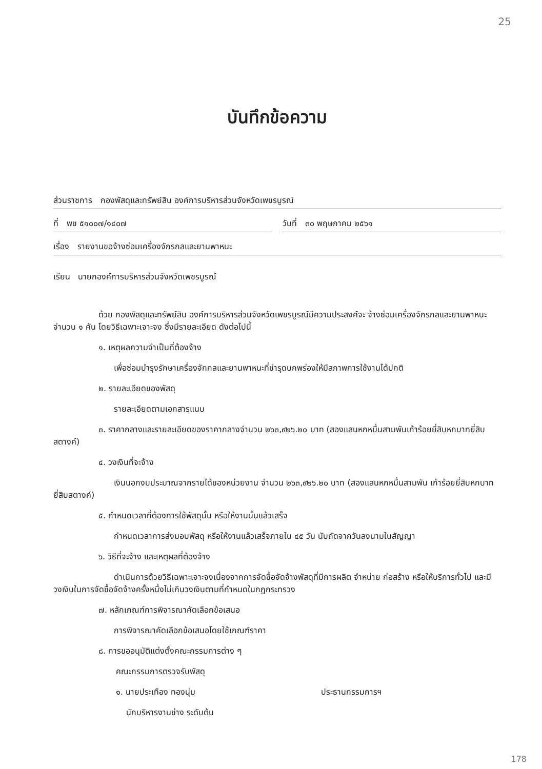25
บันทึกข้อความ
ส่วนราชการ กองพัสดุและทรัพย์สิน องค์การบริหารส่วนจังหวัดเพชรบูรณ์
ที่ พช ๕๑๐๐๗/๑๔๐๗ วันที่ ๓๐ พฤษภาคม ๒๕๖๑
เรื่อง รายงานขอจ้างซ่อมเครื่องจักรกลและยานพาหนะ
เรียน นายกองค์การบริหารส่วนจังหวัดเพชรบูรณ์
ด้วย กองพัสดุและทรัพย์สิน องค์การบริหารส่วนจังหวัดเพชรบูรณ์มีความประสงค์จะ จ้างซ่อมเครื่องจักรกลและยานพาหนะ จำนวน ๑ คัน โดยวิธีเฉพาะเจาะจง ซึ่งมีรายละเอียด ดังต่อไปนี้
๑. เหตุผลความจำเป็นที่ต้องจ้าง
เพื่อซ่อมบำรุงรักษาเครื่องจักกลและยานพาหนะที่ชำรุดบกพร่องให้มีสภาพการใช้งานได้ปกติ
๒. รายละเอียดของพัสดุ
รายละเอียดตามเอกสารแนบ
๓. ราคากลางและรายละเอียดของราคากลางจำนวน ๒๖๓,๙๒๖.๒๐ บาท (สองแสนหกหมื่นสามพันเก้าร้อยยี่สิบหกบาทยี่สิบสตางค์)
๔. วงเงินที่จะจ้าง
เงินนอกงบประมาณจากรายได้ของหน่วยงาน จำนวน ๒๖๓,๙๒๖.๒๐ บาท (สองแสนหกหมื่นสามพัน เก้าร้อยยี่สิบหกบาทยี่สิบสตางค์)
๕. กำหนดเวลาที่ต้องการใช้พัสดุนั้น หรือให้งานนั้นแล้วเสร็จ
กำหนดเวลาการส่งมอบพัสดุ หรือให้งานแล้วเสร็จภายใน ๔๕ วัน นับถัดจากวันลงนามในสัญญา
๖. วิธีที่จะจ้าง และเหตุผลที่ต้องจ้าง
ดำเนินการด้วยวิธีเฉพาะเจาะจงเนื่องจากการจัดซื้อจัดจ้างพัสดุที่มีการผลิต จำหน่าย ก่อสร้าง หรือให้บริการทั่วไป และมีวงเงินในการจัดซื้อจัดจ้างครั้งหนึ่งไม่เกินวงเงินตามที่กำหนดในกฎกระทรวง
๗. หลักเกณฑ์การพิจารณาคัดเลือกข้อเสนอ
การพิจารณาคัดเลือกข้อเสนอโดยใช้เกณฑ์ราคา
๘. การขออนุมัติแต่งตั้งคณะกรรมการต่าง ๆ
คณะกรรมการตรวจรับพัสดุ
๑. นายประเทือง ทองนุ่ม ประธานกรรมการฯ
นักบริหารงานช่าง ระดับต้น
178